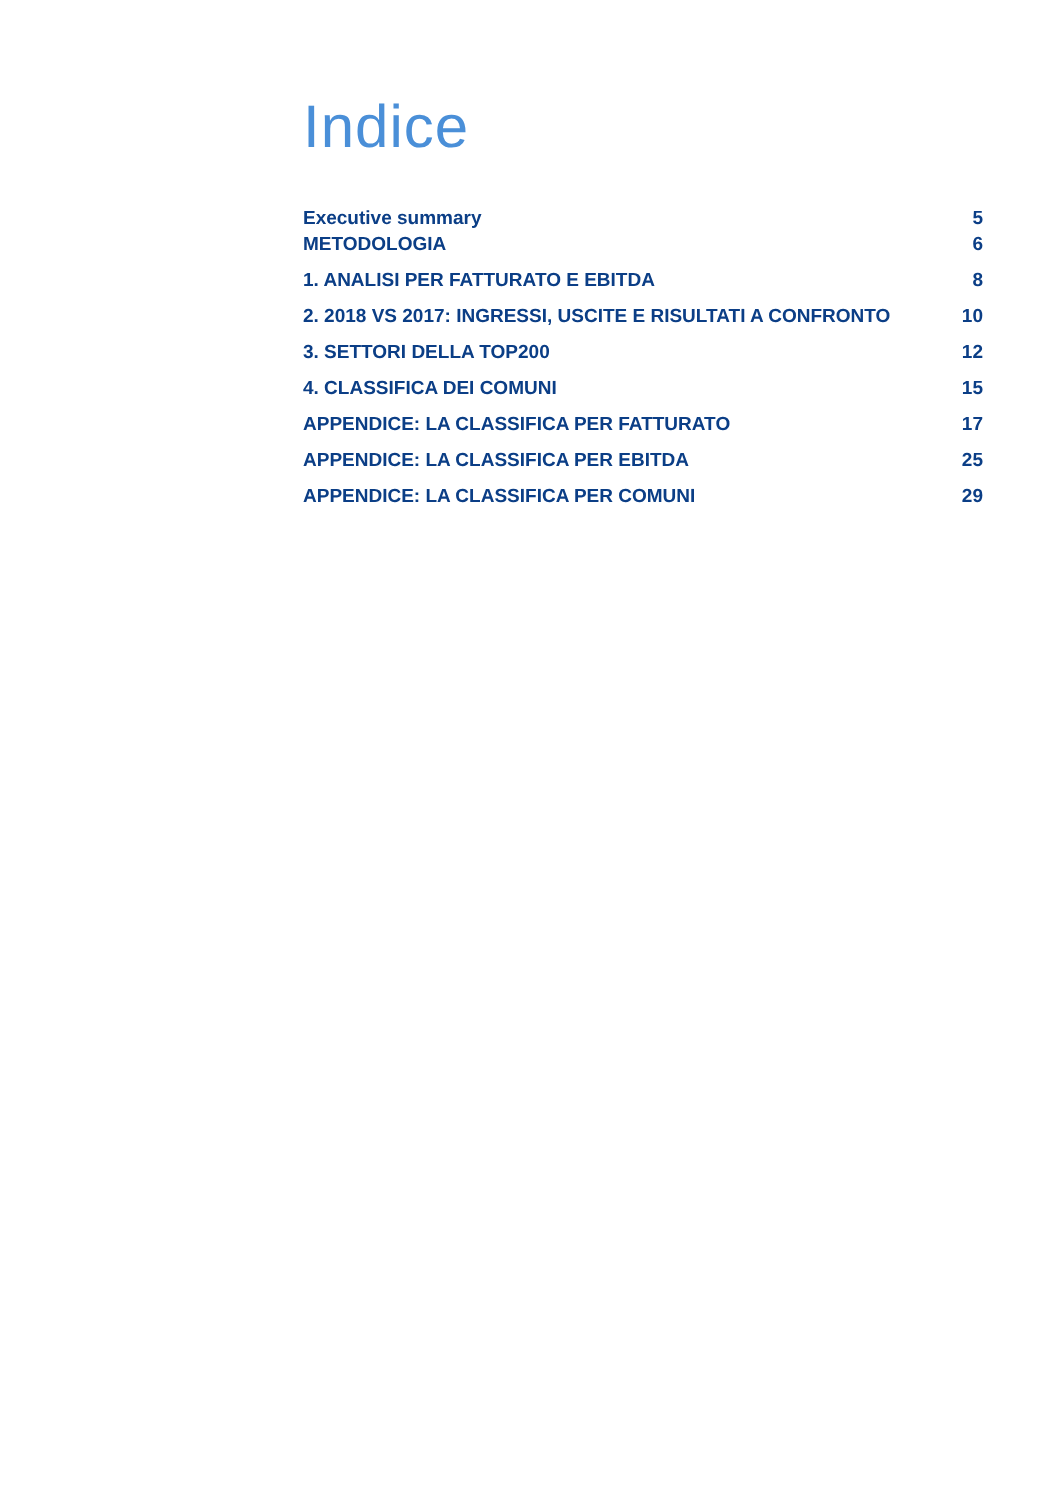Indice
Executive summary 5
METODOLOGIA 6
1. ANALISI PER FATTURATO E EBITDA 8
2. 2018 VS 2017: INGRESSI, USCITE E RISULTATI A CONFRONTO 10
3. SETTORI DELLA TOP200 12
4. CLASSIFICA DEI COMUNI 15
APPENDICE: LA CLASSIFICA PER FATTURATO 17
APPENDICE: LA CLASSIFICA PER EBITDA 25
APPENDICE: LA CLASSIFICA PER COMUNI 29